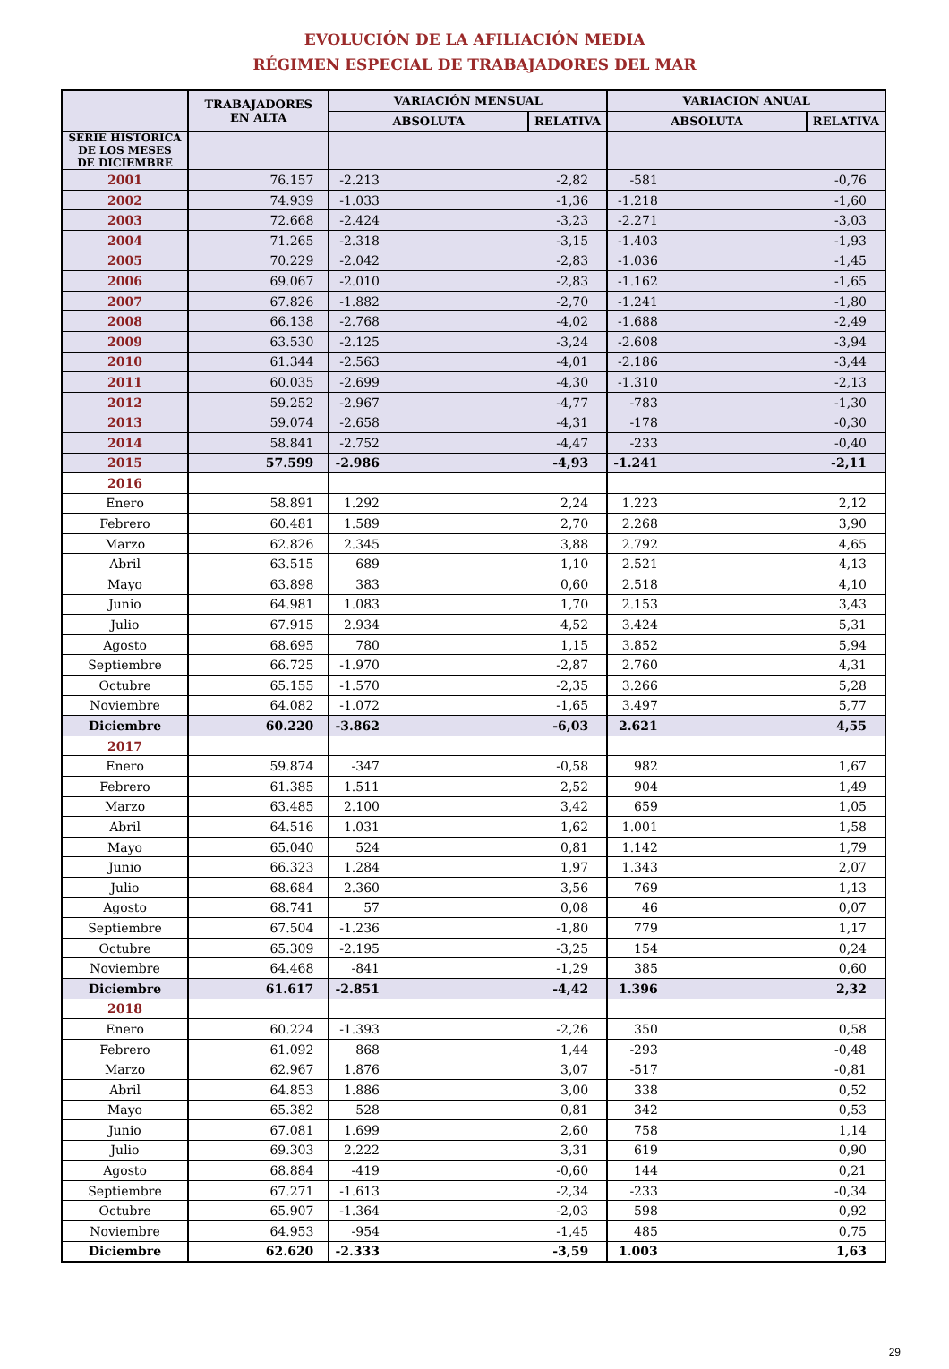EVOLUCIÓN DE LA AFILIACIÓN MEDIA
RÉGIMEN ESPECIAL DE TRABAJADORES DEL MAR
| | TRABAJADORES EN ALTA | VARIACIÓN MENSUAL | | VARIACION ANUAL | |
| --- | --- | --- | --- | --- | --- |
| | | ABSOLUTA | RELATIVA | ABSOLUTA | RELATIVA |
| SERIE HISTORICA DE LOS MESES DE DICIEMBRE | | | | | |
| 2001 | 76.157 | -2.213 | -2,82 | -581 | -0,76 |
| 2002 | 74.939 | -1.033 | -1,36 | -1.218 | -1,60 |
| 2003 | 72.668 | -2.424 | -3,23 | -2.271 | -3,03 |
| 2004 | 71.265 | -2.318 | -3,15 | -1.403 | -1,93 |
| 2005 | 70.229 | -2.042 | -2,83 | -1.036 | -1,45 |
| 2006 | 69.067 | -2.010 | -2,83 | -1.162 | -1,65 |
| 2007 | 67.826 | -1.882 | -2,70 | -1.241 | -1,80 |
| 2008 | 66.138 | -2.768 | -4,02 | -1.688 | -2,49 |
| 2009 | 63.530 | -2.125 | -3,24 | -2.608 | -3,94 |
| 2010 | 61.344 | -2.563 | -4,01 | -2.186 | -3,44 |
| 2011 | 60.035 | -2.699 | -4,30 | -1.310 | -2,13 |
| 2012 | 59.252 | -2.967 | -4,77 | -783 | -1,30 |
| 2013 | 59.074 | -2.658 | -4,31 | -178 | -0,30 |
| 2014 | 58.841 | -2.752 | -4,47 | -233 | -0,40 |
| 2015 | 57.599 | -2.986 | -4,93 | -1.241 | -2,11 |
| 2016 | | | | | |
| Enero | 58.891 | 1.292 | 2,24 | 1.223 | 2,12 |
| Febrero | 60.481 | 1.589 | 2,70 | 2.268 | 3,90 |
| Marzo | 62.826 | 2.345 | 3,88 | 2.792 | 4,65 |
| Abril | 63.515 | 689 | 1,10 | 2.521 | 4,13 |
| Mayo | 63.898 | 383 | 0,60 | 2.518 | 4,10 |
| Junio | 64.981 | 1.083 | 1,70 | 2.153 | 3,43 |
| Julio | 67.915 | 2.934 | 4,52 | 3.424 | 5,31 |
| Agosto | 68.695 | 780 | 1,15 | 3.852 | 5,94 |
| Septiembre | 66.725 | -1.970 | -2,87 | 2.760 | 4,31 |
| Octubre | 65.155 | -1.570 | -2,35 | 3.266 | 5,28 |
| Noviembre | 64.082 | -1.072 | -1,65 | 3.497 | 5,77 |
| Diciembre | 60.220 | -3.862 | -6,03 | 2.621 | 4,55 |
| 2017 | | | | | |
| Enero | 59.874 | -347 | -0,58 | 982 | 1,67 |
| Febrero | 61.385 | 1.511 | 2,52 | 904 | 1,49 |
| Marzo | 63.485 | 2.100 | 3,42 | 659 | 1,05 |
| Abril | 64.516 | 1.031 | 1,62 | 1.001 | 1,58 |
| Mayo | 65.040 | 524 | 0,81 | 1.142 | 1,79 |
| Junio | 66.323 | 1.284 | 1,97 | 1.343 | 2,07 |
| Julio | 68.684 | 2.360 | 3,56 | 769 | 1,13 |
| Agosto | 68.741 | 57 | 0,08 | 46 | 0,07 |
| Septiembre | 67.504 | -1.236 | -1,80 | 779 | 1,17 |
| Octubre | 65.309 | -2.195 | -3,25 | 154 | 0,24 |
| Noviembre | 64.468 | -841 | -1,29 | 385 | 0,60 |
| Diciembre | 61.617 | -2.851 | -4,42 | 1.396 | 2,32 |
| 2018 | | | | | |
| Enero | 60.224 | -1.393 | -2,26 | 350 | 0,58 |
| Febrero | 61.092 | 868 | 1,44 | -293 | -0,48 |
| Marzo | 62.967 | 1.876 | 3,07 | -517 | -0,81 |
| Abril | 64.853 | 1.886 | 3,00 | 338 | 0,52 |
| Mayo | 65.382 | 528 | 0,81 | 342 | 0,53 |
| Junio | 67.081 | 1.699 | 2,60 | 758 | 1,14 |
| Julio | 69.303 | 2.222 | 3,31 | 619 | 0,90 |
| Agosto | 68.884 | -419 | -0,60 | 144 | 0,21 |
| Septiembre | 67.271 | -1.613 | -2,34 | -233 | -0,34 |
| Octubre | 65.907 | -1.364 | -2,03 | 598 | 0,92 |
| Noviembre | 64.953 | -954 | -1,45 | 485 | 0,75 |
| Diciembre | 62.620 | -2.333 | -3,59 | 1.003 | 1,63 |
29